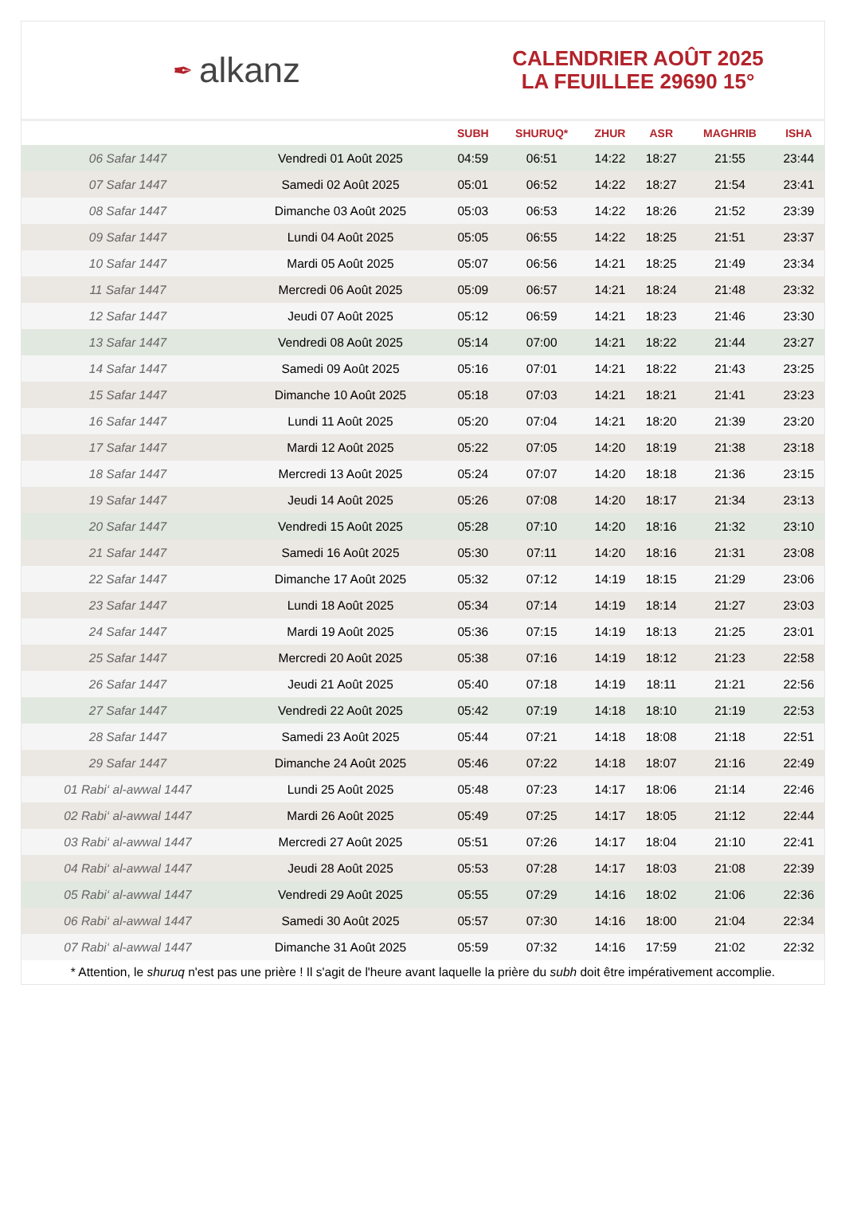✒ alkanz
CALENDRIER AOÛT 2025
LA FEUILLEE 29690 15°
| | | SUBH | SHURUQ* | ZHUR | ASR | MAGHRIB | ISHA |
| --- | --- | --- | --- | --- | --- | --- | --- |
| 06 Safar 1447 | Vendredi 01 Août 2025 | 04:59 | 06:51 | 14:22 | 18:27 | 21:55 | 23:44 |
| 07 Safar 1447 | Samedi 02 Août 2025 | 05:01 | 06:52 | 14:22 | 18:27 | 21:54 | 23:41 |
| 08 Safar 1447 | Dimanche 03 Août 2025 | 05:03 | 06:53 | 14:22 | 18:26 | 21:52 | 23:39 |
| 09 Safar 1447 | Lundi 04 Août 2025 | 05:05 | 06:55 | 14:22 | 18:25 | 21:51 | 23:37 |
| 10 Safar 1447 | Mardi 05 Août 2025 | 05:07 | 06:56 | 14:21 | 18:25 | 21:49 | 23:34 |
| 11 Safar 1447 | Mercredi 06 Août 2025 | 05:09 | 06:57 | 14:21 | 18:24 | 21:48 | 23:32 |
| 12 Safar 1447 | Jeudi 07 Août 2025 | 05:12 | 06:59 | 14:21 | 18:23 | 21:46 | 23:30 |
| 13 Safar 1447 | Vendredi 08 Août 2025 | 05:14 | 07:00 | 14:21 | 18:22 | 21:44 | 23:27 |
| 14 Safar 1447 | Samedi 09 Août 2025 | 05:16 | 07:01 | 14:21 | 18:22 | 21:43 | 23:25 |
| 15 Safar 1447 | Dimanche 10 Août 2025 | 05:18 | 07:03 | 14:21 | 18:21 | 21:41 | 23:23 |
| 16 Safar 1447 | Lundi 11 Août 2025 | 05:20 | 07:04 | 14:21 | 18:20 | 21:39 | 23:20 |
| 17 Safar 1447 | Mardi 12 Août 2025 | 05:22 | 07:05 | 14:20 | 18:19 | 21:38 | 23:18 |
| 18 Safar 1447 | Mercredi 13 Août 2025 | 05:24 | 07:07 | 14:20 | 18:18 | 21:36 | 23:15 |
| 19 Safar 1447 | Jeudi 14 Août 2025 | 05:26 | 07:08 | 14:20 | 18:17 | 21:34 | 23:13 |
| 20 Safar 1447 | Vendredi 15 Août 2025 | 05:28 | 07:10 | 14:20 | 18:16 | 21:32 | 23:10 |
| 21 Safar 1447 | Samedi 16 Août 2025 | 05:30 | 07:11 | 14:20 | 18:16 | 21:31 | 23:08 |
| 22 Safar 1447 | Dimanche 17 Août 2025 | 05:32 | 07:12 | 14:19 | 18:15 | 21:29 | 23:06 |
| 23 Safar 1447 | Lundi 18 Août 2025 | 05:34 | 07:14 | 14:19 | 18:14 | 21:27 | 23:03 |
| 24 Safar 1447 | Mardi 19 Août 2025 | 05:36 | 07:15 | 14:19 | 18:13 | 21:25 | 23:01 |
| 25 Safar 1447 | Mercredi 20 Août 2025 | 05:38 | 07:16 | 14:19 | 18:12 | 21:23 | 22:58 |
| 26 Safar 1447 | Jeudi 21 Août 2025 | 05:40 | 07:18 | 14:19 | 18:11 | 21:21 | 22:56 |
| 27 Safar 1447 | Vendredi 22 Août 2025 | 05:42 | 07:19 | 14:18 | 18:10 | 21:19 | 22:53 |
| 28 Safar 1447 | Samedi 23 Août 2025 | 05:44 | 07:21 | 14:18 | 18:08 | 21:18 | 22:51 |
| 29 Safar 1447 | Dimanche 24 Août 2025 | 05:46 | 07:22 | 14:18 | 18:07 | 21:16 | 22:49 |
| 01 Rabi‘ al-awwal 1447 | Lundi 25 Août 2025 | 05:48 | 07:23 | 14:17 | 18:06 | 21:14 | 22:46 |
| 02 Rabi‘ al-awwal 1447 | Mardi 26 Août 2025 | 05:49 | 07:25 | 14:17 | 18:05 | 21:12 | 22:44 |
| 03 Rabi‘ al-awwal 1447 | Mercredi 27 Août 2025 | 05:51 | 07:26 | 14:17 | 18:04 | 21:10 | 22:41 |
| 04 Rabi‘ al-awwal 1447 | Jeudi 28 Août 2025 | 05:53 | 07:28 | 14:17 | 18:03 | 21:08 | 22:39 |
| 05 Rabi‘ al-awwal 1447 | Vendredi 29 Août 2025 | 05:55 | 07:29 | 14:16 | 18:02 | 21:06 | 22:36 |
| 06 Rabi‘ al-awwal 1447 | Samedi 30 Août 2025 | 05:57 | 07:30 | 14:16 | 18:00 | 21:04 | 22:34 |
| 07 Rabi‘ al-awwal 1447 | Dimanche 31 Août 2025 | 05:59 | 07:32 | 14:16 | 17:59 | 21:02 | 22:32 |
* Attention, le shuruq n'est pas une prière ! Il s'agit de l'heure avant laquelle la prière du subh doit être impérativement accomplie.